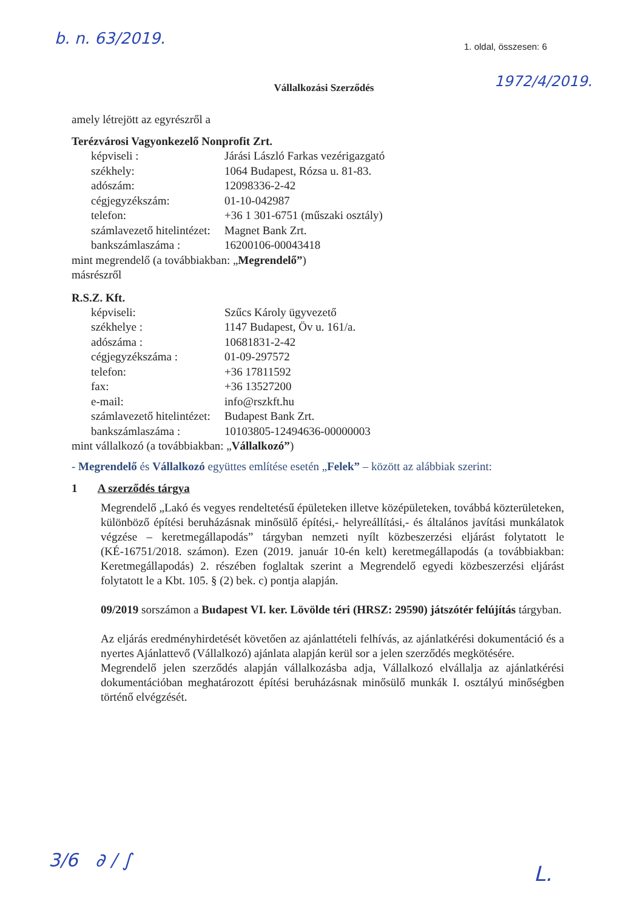b. n. 63/2019. 1. oldal, összesen: 6
1972/4/2019.
Vállalkozási Szerződés
amely létrejött az egyrészről a
Terézvárosi Vagyonkezelő Nonprofit Zrt.
képviseli : Járási László Farkas vezérigazgató
székhely: 1064 Budapest, Rózsa u. 81-83.
adószám: 12098336-2-42
cégjegyzékszám: 01-10-042987
telefon: +36 1 301-6751 (műszaki osztály)
számlavezető hitelintézet: Magnet Bank Zrt.
bankszámlaszáma : 16200106-00043418
mint megrendelő (a továbbiakban: „Megrendelő”)
másrészről
R.S.Z. Kft.
képviseli: Szűcs Károly ügyvezető
székhelye : 1147 Budapest, Öv u. 161/a.
adószáma : 10681831-2-42
cégjegyzékszáma : 01-09-297572
telefon: +36 17811592
fax: +36 13527200
e-mail: info@rszkft.hu
számlavezető hitelintézet: Budapest Bank Zrt.
bankszámlaszáma : 10103805-12494636-00000003
mint vállalkozó (a továbbiakban: „Vállalkozó”)
- Megrendelő és Vállalkozó együttes említése esetén „Felek” – között az alábbiak szerint:
1 A szerződés tárgya
Megrendelő „Lakó és vegyes rendeltetésű épületeken illetve középületeken, továbbá közterületeken, különböző építési beruházásnak minősülő építési,- helyreállítási,- és általános javítási munkálatok végzése – keretmegállapodás” tárgyban nemzeti nyílt közbeszerzési eljárást folytatott le (KÉ-16751/2018. számon). Ezen (2019. január 10-én kelt) keretmegállapodás (a továbbiakban: Keretmegállapodás) 2. részében foglaltak szerint a Megrendelő egyedi közbeszerzési eljárást folytatott le a Kbt. 105. § (2) bek. c) pontja alapján.
09/2019 sorszámon a Budapest VI. ker. Lövölde téri (HRSZ: 29590) játszótér felújítás tárgyban.
Az eljárás eredményhirdetését követően az ajánlattételi felhívás, az ajánlatkérési dokumentáció és a nyertes Ajánlattevő (Vállalkozó) ajánlata alapján kerül sor a jelen szerződés megkötésére.
Megrendelő jelen szerződés alapján vállalkozásba adja, Vállalkozó elvállalja az ajánlatkérési dokumentációban meghatározott építési beruházásnak minősülő munkák I. osztályú minőségben történő elvégzését.
3/6 ∂ ∕ ∫
L.